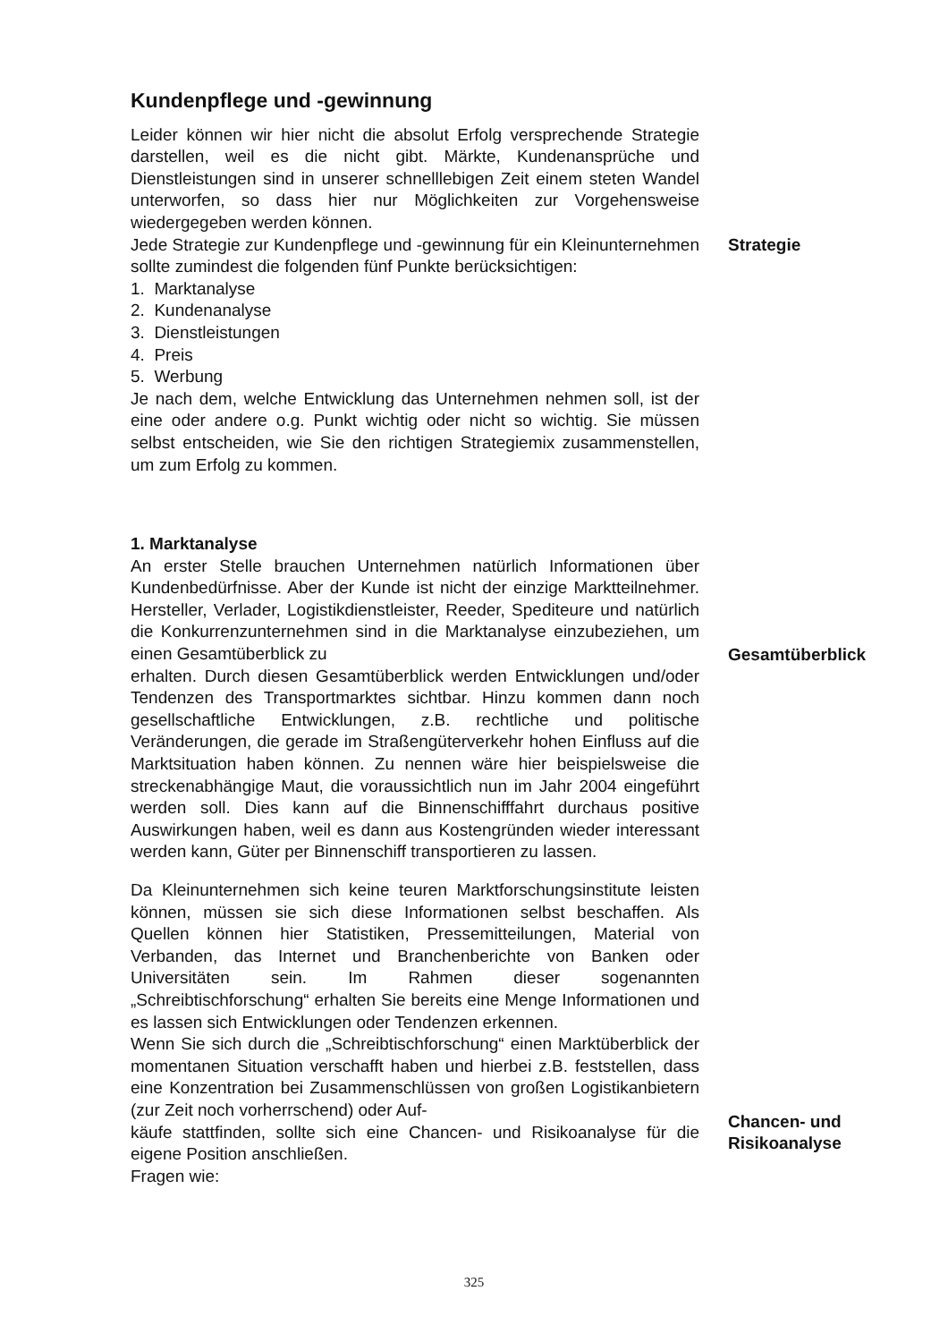Kundenpflege und -gewinnung
Leider können wir hier nicht die absolut Erfolg versprechende Strategie darstellen, weil es die nicht gibt. Märkte, Kundenansprüche und Dienstleistungen sind in unserer schnelllebigen Zeit einem steten Wandel unterworfen, so dass hier nur Möglichkeiten zur Vorgehensweise wiedergegeben werden können.
Jede Strategie zur Kundenpflege und -gewinnung für ein Kleinunternehmen sollte zumindest die folgenden fünf Punkte berücksichtigen:
Strategie
1. Marktanalyse
2. Kundenanalyse
3. Dienstleistungen
4. Preis
5. Werbung
Je nach dem, welche Entwicklung das Unternehmen nehmen soll, ist der eine oder andere o.g. Punkt wichtig oder nicht so wichtig. Sie müssen selbst entscheiden, wie Sie den richtigen Strategiemix zusammenstellen, um zum Erfolg zu kommen.
1. Marktanalyse
An erster Stelle brauchen Unternehmen natürlich Informationen über Kundenbedürfnisse. Aber der Kunde ist nicht der einzige Marktteilnehmer. Hersteller, Verlader, Logistikdienstleister, Reeder, Spediteure und natürlich die Konkurrenzunternehmen sind in die Marktanalyse einzubeziehen, um einen Gesamtüberblick zu
erhalten. Durch diesen Gesamtüberblick werden Entwicklungen und/oder Tendenzen des Transportmarktes sichtbar. Hinzu kommen dann noch gesellschaftliche Entwicklungen, z.B. rechtliche und politische Veränderungen, die gerade im Straßengüterverkehr hohen Einfluss auf die Marktsituation haben können. Zu nennen wäre hier beispielsweise die streckenabhängige Maut, die voraussichtlich nun im Jahr 2004 eingeführt werden soll. Dies kann auf die Binnenschifffahrt durchaus positive Auswirkungen haben, weil es dann aus Kostengründen wieder interessant werden kann, Güter per Binnenschiff transportieren zu lassen.
Gesamtüberblick
Da Kleinunternehmen sich keine teuren Marktforschungsinstitute leisten können, müssen sie sich diese Informationen selbst beschaffen. Als Quellen können hier Statistiken, Pressemitteilungen, Material von Verbanden, das Internet und Branchenberichte von Banken oder Universitäten sein. Im Rahmen dieser sogenannten „Schreibtischforschung“ erhalten Sie bereits eine Menge Informationen und es lassen sich Entwicklungen oder Tendenzen erkennen.
Wenn Sie sich durch die „Schreibtischforschung“ einen Marktüberblick der momentanen Situation verschafft haben und hierbei z.B. feststellen, dass eine Konzentration bei Zusammenschlüssen von großen Logistikanbietern (zur Zeit noch vorherrschend) oder Auf-
käufe stattfinden, sollte sich eine Chancen- und Risikoanalyse für die eigene Position anschließen.
Fragen wie:
Chancen- und
Risikoanalyse
325